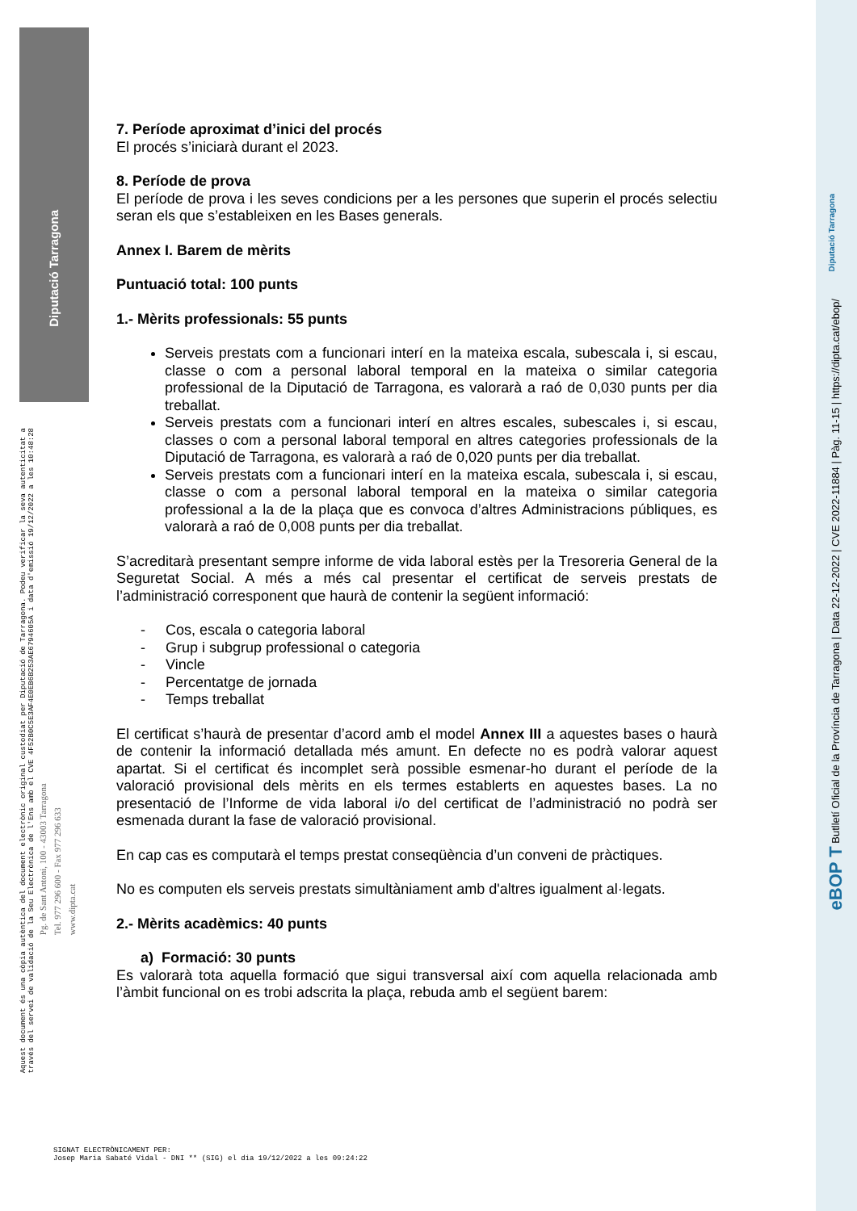Diputació Tarragona
7. Període aproximat d’inici del procés
El procés s’iniciarà durant el 2023.
8. Període de prova
El període de prova i les seves condicions per a les persones que superin el procés selectiu seran els que s’estableixen en les Bases generals.
Annex I. Barem de mèrits
Puntuació total: 100 punts
1.- Mèrits professionals: 55 punts
Serveis prestats com a funcionari interí en la mateixa escala, subescala i, si escau, classe o com a personal laboral temporal en la mateixa o similar categoria professional de la Diputació de Tarragona, es valorarà a raó de 0,030 punts per dia treballat.
Serveis prestats com a funcionari interí en altres escales, subescales i, si escau, classes o com a personal laboral temporal en altres categories professionals de la Diputació de Tarragona, es valorarà a raó de 0,020 punts per dia treballat.
Serveis prestats com a funcionari interí en la mateixa escala, subescala i, si escau, classe o com a personal laboral temporal en la mateixa o similar categoria professional a la de la plaça que es convoca d’altres Administracions públiques, es valorarà a raó de 0,008 punts per dia treballat.
S’acreditarà presentant sempre informe de vida laboral estès per la Tresoreria General de la Seguretat Social. A més a més cal presentar el certificat de serveis prestats de l’administració corresponent que haurà de contenir la següent informació:
- Cos, escala o categoria laboral
- Grup i subgrup professional o categoria
- Vincle
- Percentatge de jornada
- Temps treballat
El certificat s’haurà de presentar d’acord amb el model Annex III a aquestes bases o haurà de contenir la informació detallada més amunt. En defecte no es podrà valorar aquest apartat. Si el certificat és incomplet serà possible esmenar-ho durant el període de la valoració provisional dels mèrits en els termes establerts en aquestes bases. La no presentació de l’Informe de vida laboral i/o del certificat de l’administració no podrà ser esmenada durant la fase de valoració provisional.
En cap cas es computarà el temps prestat conseqüència d’un conveni de pràctiques.
No es computen els serveis prestats simultàniament amb d'altres igualment al·legats.
2.- Mèrits acadèmics: 40 punts
a) Formació: 30 punts
Es valorarà tota aquella formació que sigui transversal així com aquella relacionada amb l’àmbit funcional on es trobi adscrita la plaça, rebuda amb el següent barem:
Aquest document és una còpia autèntica del document electrònic original custodiat per Diputació de Tarragona. Podeu verificar la seva autenticitat a
través del servei de validació de la Seu Electrònica de l'Ens amb el CVE 4F52B0C5E3AF4E0EB6B253AE6794605A i data d'emissió 19/12/2022 a les 10:48:28
Pg. de Sant Antoni, 100 - 43003 Tarragona
Tel. 977 296 600 - Fax 977 296 633
www.dipta.cat
SIGNAT ELECTRÒNICAMENT PER:
Josep Maria Sabaté Vidal - DNI ** (SIG) el dia 19/12/2022 a les 09:24:22
Diputació Tarragona
eBOP T Butlletí Oficial de la Província de Tarragona | Data 22-12-2022 | CVE 2022-11884 | Pàg. 11-15 | https://dipta.cat/ebop/